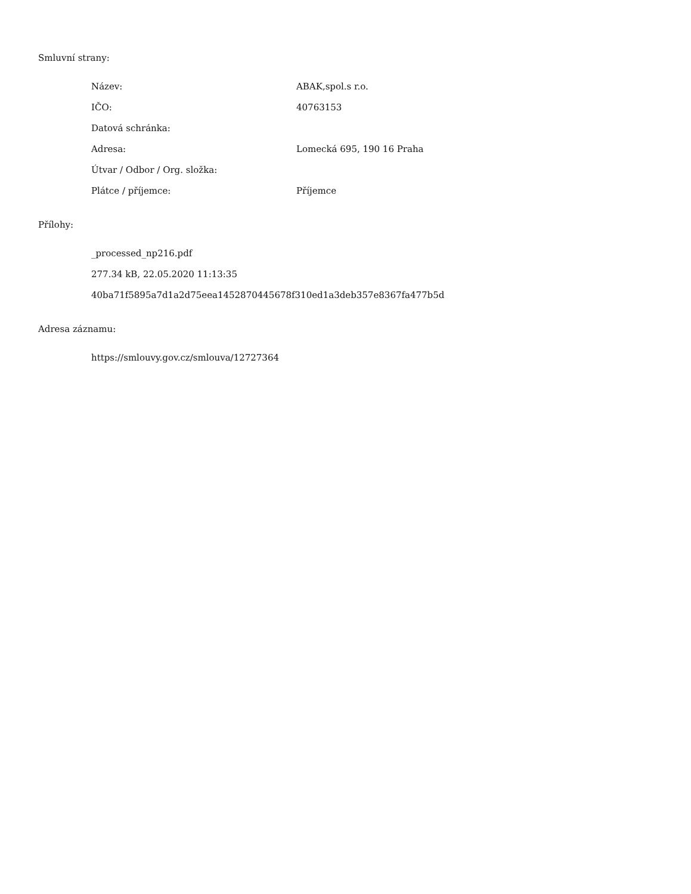Smluvní strany:
| Název: | ABAK,spol.s r.o. |
| IČO: | 40763153 |
| Datová schránka: | |
| Adresa: | Lomecká 695, 190 16 Praha |
| Útvar / Odbor / Org. složka: | |
| Plátce / příjemce: | Příjemce |
Přílohy:
_processed_np216.pdf
277.34 kB, 22.05.2020 11:13:35
40ba71f5895a7d1a2d75eea1452870445678f310ed1a3deb357e8367fa477b5d
Adresa záznamu:
https://smlouvy.gov.cz/smlouva/12727364